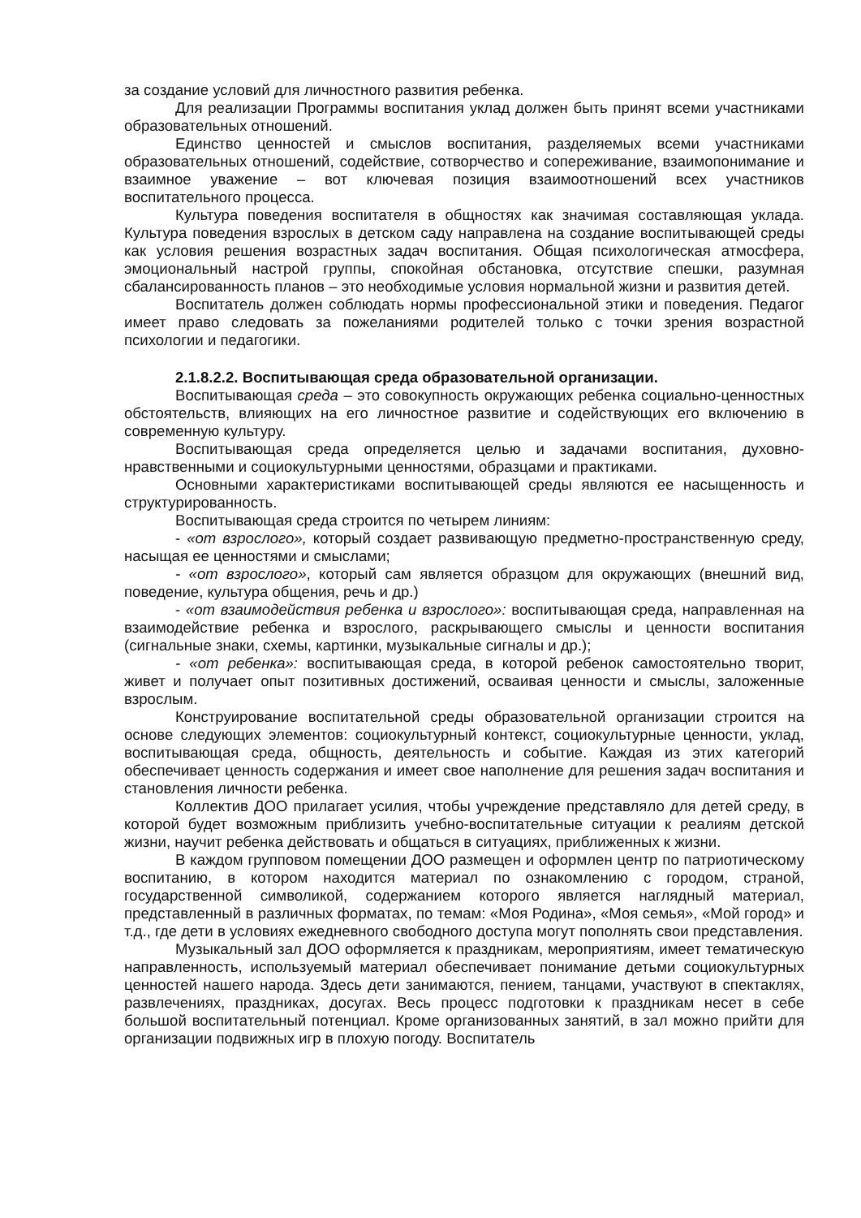за создание условий для личностного развития ребенка.
Для реализации Программы воспитания уклад должен быть принят всеми участниками образовательных отношений.
Единство ценностей и смыслов воспитания, разделяемых всеми участниками образовательных отношений, содействие, сотворчество и сопереживание, взаимопонимание и взаимное уважение – вот ключевая позиция взаимоотношений всех участников воспитательного процесса.
Культура поведения воспитателя в общностях как значимая составляющая уклада. Культура поведения взрослых в детском саду направлена на создание воспитывающей среды как условия решения возрастных задач воспитания. Общая психологическая атмосфера, эмоциональный настрой группы, спокойная обстановка, отсутствие спешки, разумная сбалансированность планов – это необходимые условия нормальной жизни и развития детей.
Воспитатель должен соблюдать нормы профессиональной этики и поведения. Педагог имеет право следовать за пожеланиями родителей только с точки зрения возрастной психологии и педагогики.
2.1.8.2.2. Воспитывающая среда образовательной организации.
Воспитывающая среда – это совокупность окружающих ребенка социально-ценностных обстоятельств, влияющих на его личностное развитие и содействующих его включению в современную культуру.
Воспитывающая среда определяется целью и задачами воспитания, духовно-нравственными и социокультурными ценностями, образцами и практиками.
Основными характеристиками воспитывающей среды являются ее насыщенность и структурированность.
Воспитывающая среда строится по четырем линиям:
- «от взрослого», который создает развивающую предметно-пространственную среду, насыщая ее ценностями и смыслами;
- «от взрослого», который сам является образцом для окружающих (внешний вид, поведение, культура общения, речь и др.)
- «от взаимодействия ребенка и взрослого»: воспитывающая среда, направленная на взаимодействие ребенка и взрослого, раскрывающего смыслы и ценности воспитания (сигнальные знаки, схемы, картинки, музыкальные сигналы и др.);
- «от ребенка»: воспитывающая среда, в которой ребенок самостоятельно творит, живет и получает опыт позитивных достижений, осваивая ценности и смыслы, заложенные взрослым.
Конструирование воспитательной среды образовательной организации строится на основе следующих элементов: социокультурный контекст, социокультурные ценности, уклад, воспитывающая среда, общность, деятельность и событие. Каждая из этих категорий обеспечивает ценность содержания и имеет свое наполнение для решения задач воспитания и становления личности ребенка.
Коллектив ДОО прилагает усилия, чтобы учреждение представляло для детей среду, в которой будет возможным приблизить учебно-воспитательные ситуации к реалиям детской жизни, научит ребенка действовать и общаться в ситуациях, приближенных к жизни.
В каждом групповом помещении ДОО размещен и оформлен центр по патриотическому воспитанию, в котором находится материал по ознакомлению с городом, страной, государственной символикой, содержанием которого является наглядный материал, представленный в различных форматах, по темам: «Моя Родина», «Моя семья», «Мой город» и т.д., где дети в условиях ежедневного свободного доступа могут пополнять свои представления.
Музыкальный зал ДОО оформляется к праздникам, мероприятиям, имеет тематическую направленность, используемый материал обеспечивает понимание детьми социокультурных ценностей нашего народа. Здесь дети занимаются, пением, танцами, участвуют в спектаклях, развлечениях, праздниках, досугах. Весь процесс подготовки к праздникам несет в себе большой воспитательный потенциал. Кроме организованных занятий, в зал можно прийти для организации подвижных игр в плохую погоду. Воспитатель